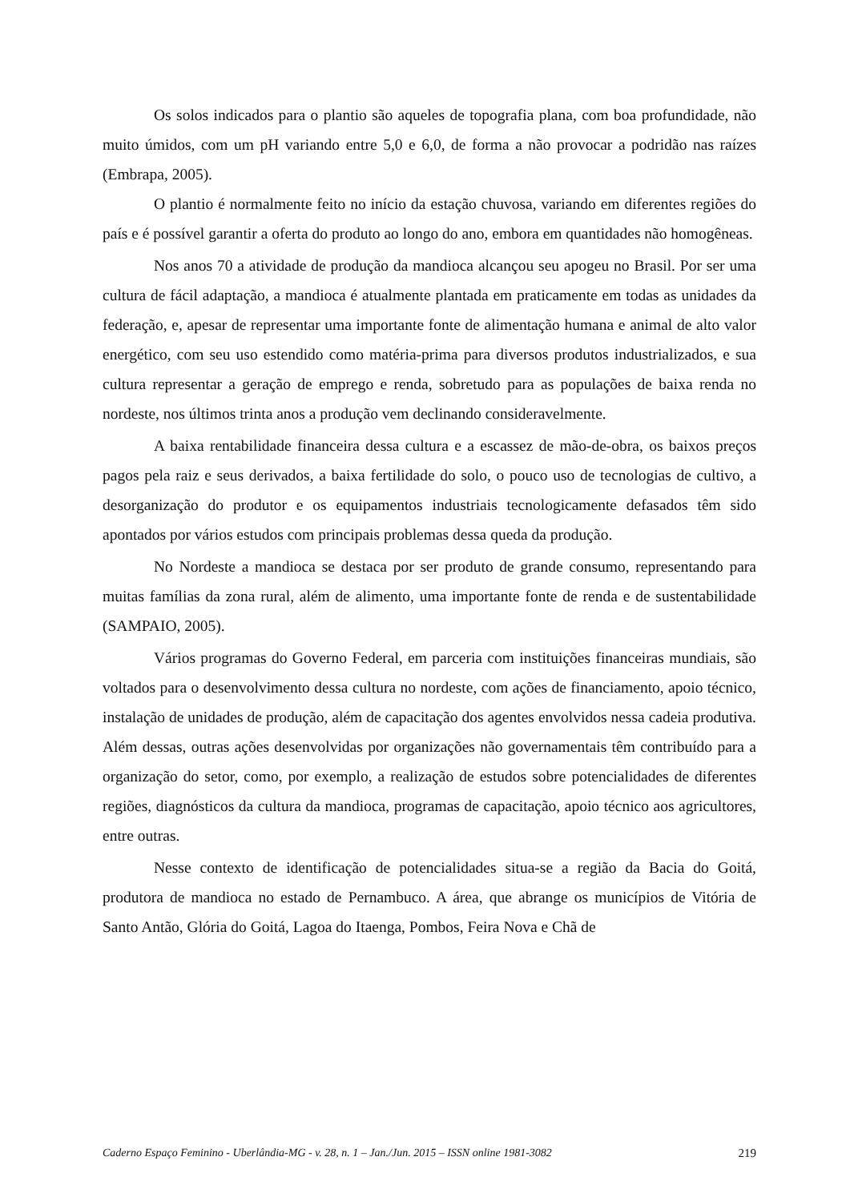Os solos indicados para o plantio são aqueles de topografia plana, com boa profundidade, não muito úmidos, com um pH variando entre 5,0 e 6,0, de forma a não provocar a podridão nas raízes (Embrapa, 2005).
O plantio é normalmente feito no início da estação chuvosa, variando em diferentes regiões do país e é possível garantir a oferta do produto ao longo do ano, embora em quantidades não homogêneas.
Nos anos 70 a atividade de produção da mandioca alcançou seu apogeu no Brasil. Por ser uma cultura de fácil adaptação, a mandioca é atualmente plantada em praticamente em todas as unidades da federação, e, apesar de representar uma importante fonte de alimentação humana e animal de alto valor energético, com seu uso estendido como matéria-prima para diversos produtos industrializados, e sua cultura representar a geração de emprego e renda, sobretudo para as populações de baixa renda no nordeste, nos últimos trinta anos a produção vem declinando consideravelmente.
A baixa rentabilidade financeira dessa cultura e a escassez de mão-de-obra, os baixos preços pagos pela raiz e seus derivados, a baixa fertilidade do solo, o pouco uso de tecnologias de cultivo, a desorganização do produtor e os equipamentos industriais tecnologicamente defasados têm sido apontados por vários estudos com principais problemas dessa queda da produção.
No Nordeste a mandioca se destaca por ser produto de grande consumo, representando para muitas famílias da zona rural, além de alimento, uma importante fonte de renda e de sustentabilidade (SAMPAIO, 2005).
Vários programas do Governo Federal, em parceria com instituições financeiras mundiais, são voltados para o desenvolvimento dessa cultura no nordeste, com ações de financiamento, apoio técnico, instalação de unidades de produção, além de capacitação dos agentes envolvidos nessa cadeia produtiva. Além dessas, outras ações desenvolvidas por organizações não governamentais têm contribuído para a organização do setor, como, por exemplo, a realização de estudos sobre potencialidades de diferentes regiões, diagnósticos da cultura da mandioca, programas de capacitação, apoio técnico aos agricultores, entre outras.
Nesse contexto de identificação de potencialidades situa-se a região da Bacia do Goitá, produtora de mandioca no estado de Pernambuco. A área, que abrange os municípios de Vitória de Santo Antão, Glória do Goitá, Lagoa do Itaenga, Pombos, Feira Nova e Chã de
Caderno Espaço Feminino - Uberlândia-MG - v. 28, n. 1 – Jan./Jun. 2015 – ISSN online 1981-3082 219